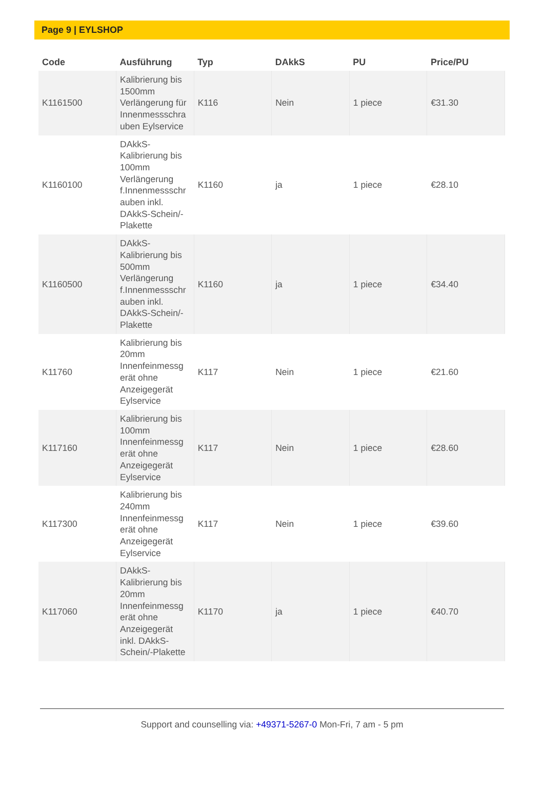Page 9 | EYLSHOP
| Code | Ausführung | Typ | DAkkS | PU | Price/PU |
| --- | --- | --- | --- | --- | --- |
| K1161500 | Kalibrierung bis 1500mm Verlängerung für Innenmessschra uben Eylservice | K116 | Nein | 1 piece | €31.30 |
| K1160100 | DAkkS-Kalibrierung bis 100mm Verlängerung f.Innenmessschr auben inkl. DAkkS-Schein/-Plakette | K1160 | ja | 1 piece | €28.10 |
| K1160500 | DAkkS-Kalibrierung bis 500mm Verlängerung f.Innenmessschr auben inkl. DAkkS-Schein/-Plakette | K1160 | ja | 1 piece | €34.40 |
| K11760 | Kalibrierung bis 20mm Innenfeinmessg erät ohne Anzeigegerät Eylservice | K117 | Nein | 1 piece | €21.60 |
| K117160 | Kalibrierung bis 100mm Innenfeinmessg erät ohne Anzeigegerät Eylservice | K117 | Nein | 1 piece | €28.60 |
| K117300 | Kalibrierung bis 240mm Innenfeinmessg erät ohne Anzeigegerät Eylservice | K117 | Nein | 1 piece | €39.60 |
| K117060 | DAkkS-Kalibrierung bis 20mm Innenfeinmessg erät ohne Anzeigegerät inkl. DAkkS-Schein/-Plakette | K1170 | ja | 1 piece | €40.70 |
Support and counselling via: +49371-5267-0 Mon-Fri, 7 am - 5 pm